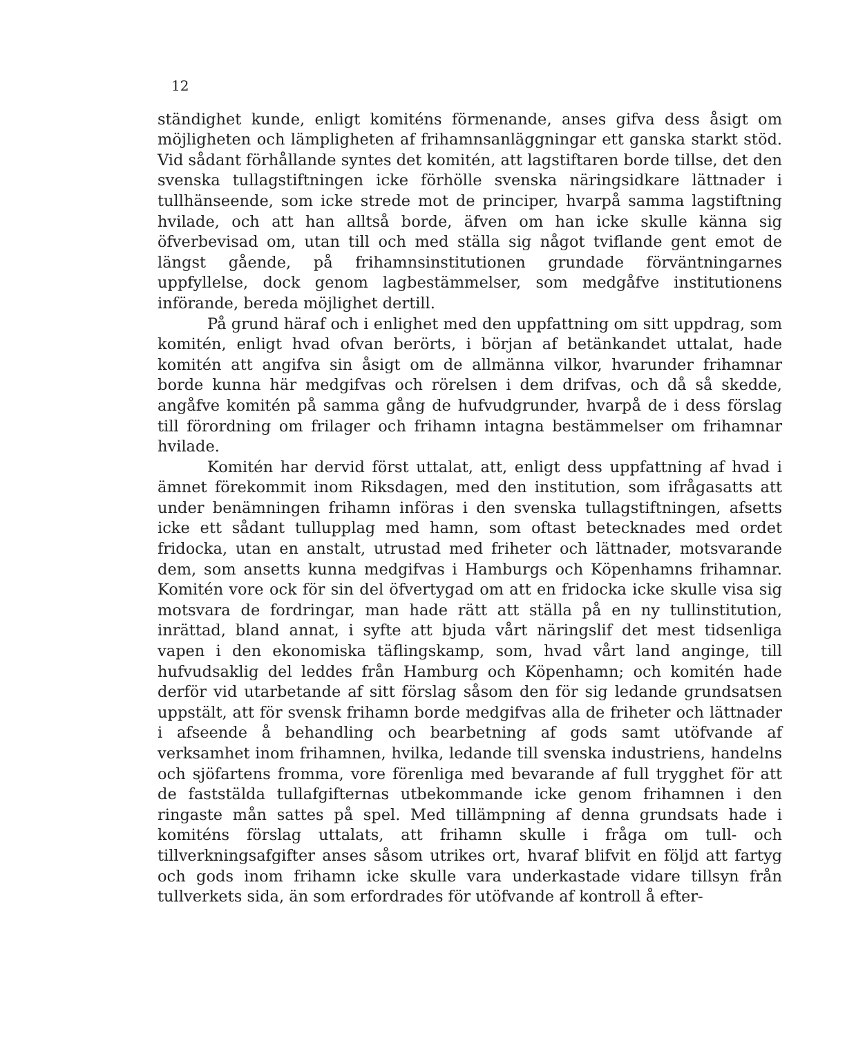12
ständighet kunde, enligt komiténs förmenande, anses gifva dess åsigt om möjligheten och lämpligheten af frihamnsanläggningar ett ganska starkt stöd. Vid sådant förhållande syntes det komitén, att lagstiftaren borde tillse, det den svenska tullagstiftningen icke förhölle svenska näringsidkare lättnader i tullhänseende, som icke strede mot de principer, hvarpå samma lagstiftning hvilade, och att han alltså borde, äfven om han icke skulle känna sig öfverbevisad om, utan till och med ställa sig något tviflande gent emot de längst gående, på frihamnsinstitutionen grundade förväntningarnes uppfyllelse, dock genom lagbestämmelser, som medgåfve institutionens införande, bereda möjlighet dertill.
På grund häraf och i enlighet med den uppfattning om sitt uppdrag, som komitén, enligt hvad ofvan berörts, i början af betänkandet uttalat, hade komitén att angifva sin åsigt om de allmänna vilkor, hvarunder frihamnar borde kunna här medgifvas och rörelsen i dem drifvas, och då så skedde, angåfve komitén på samma gång de hufvudgrunder, hvarpå de i dess förslag till förordning om frilager och frihamn intagna bestämmelser om frihamnar hvilade.
Komitén har dervid först uttalat, att, enligt dess uppfattning af hvad i ämnet förekommit inom Riksdagen, med den institution, som ifrågasatts att under benämningen frihamn införas i den svenska tullagstiftningen, afsetts icke ett sådant tullupplag med hamn, som oftast betecknades med ordet fridocka, utan en anstalt, utrustad med friheter och lättnader, motsvarande dem, som ansetts kunna medgifvas i Hamburgs och Köpenhamns frihamnar. Komitén vore ock för sin del öfvertygad om att en fridocka icke skulle visa sig motsvara de fordringar, man hade rätt att ställa på en ny tullinstitution, inrättad, bland annat, i syfte att bjuda vårt näringslif det mest tidsenliga vapen i den ekonomiska täflingskamp, som, hvad vårt land anginge, till hufvudsaklig del leddes från Hamburg och Köpenhamn; och komitén hade derför vid utarbetande af sitt förslag såsom den för sig ledande grundsatsen uppstält, att för svensk frihamn borde medgifvas alla de friheter och lättnader i afseende å behandling och bearbetning af gods samt utöfvande af verksamhet inom frihamnen, hvilka, ledande till svenska industriens, handelns och sjöfartens fromma, vore förenliga med bevarande af full trygghet för att de faststälda tullafgifternas utbekommande icke genom frihamnen i den ringaste mån sattes på spel. Med tillämpning af denna grundsats hade i komiténs förslag uttalats, att frihamn skulle i fråga om tull- och tillverkningsafgifter anses såsom utrikes ort, hvaraf blifvit en följd att fartyg och gods inom frihamn icke skulle vara underkastade vidare tillsyn från tullverkets sida, än som erfordrades för utöfvande af kontroll å efter-